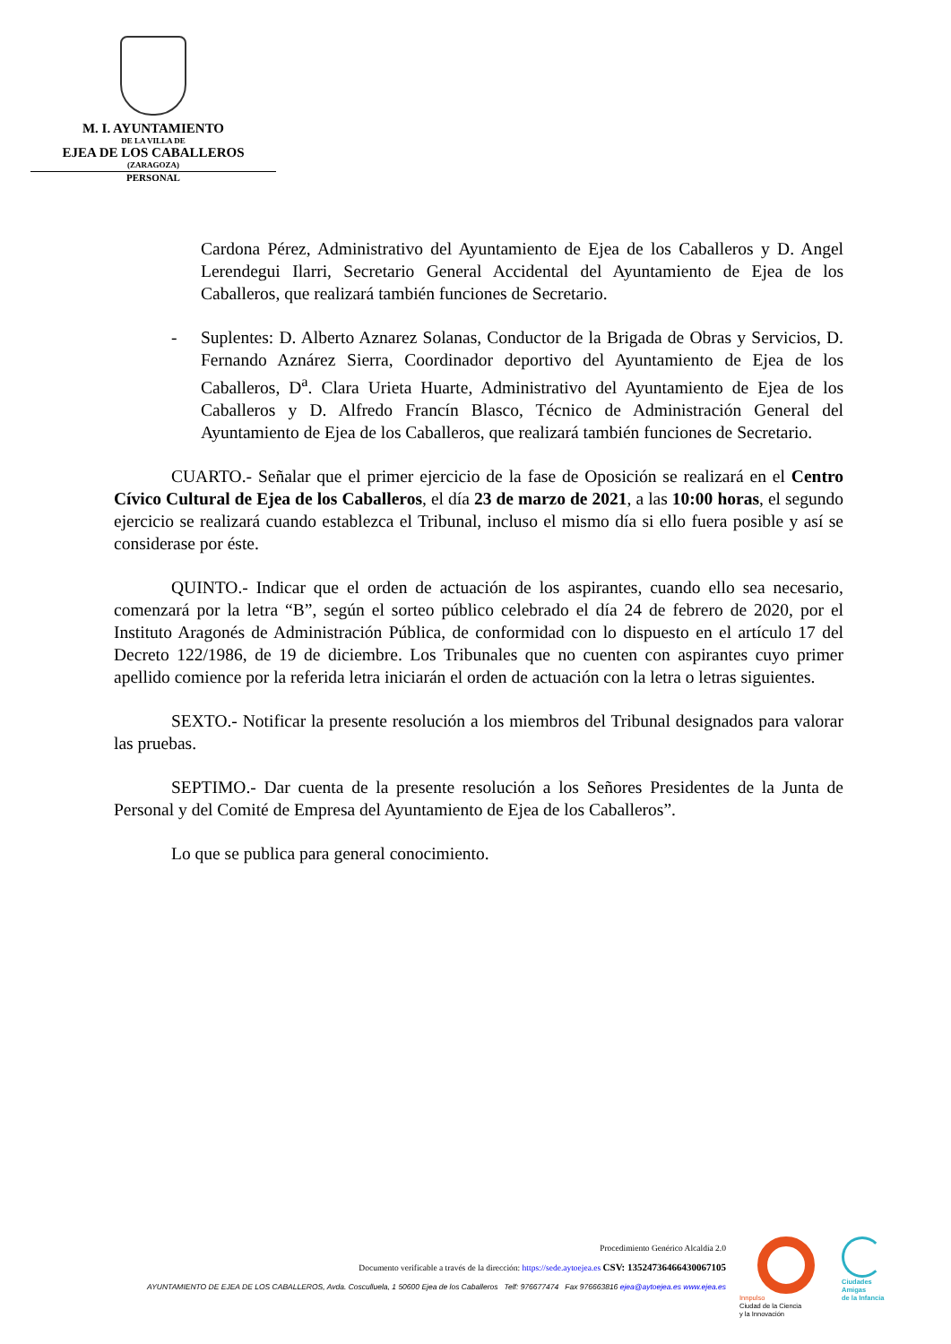M. I. AYUNTAMIENTO
DE LA VILLA DE
EJEA DE LOS CABALLEROS
(ZARAGOZA)
PERSONAL
Cardona Pérez, Administrativo del Ayuntamiento de Ejea de los Caballeros y D. Angel Lerendegui Ilarri, Secretario General Accidental del Ayuntamiento de Ejea de los Caballeros, que realizará también funciones de Secretario.
- Suplentes: D. Alberto Aznarez Solanas, Conductor de la Brigada de Obras y Servicios, D. Fernando Aznárez Sierra, Coordinador deportivo del Ayuntamiento de Ejea de los Caballeros, D<sup>a</sup>. Clara Urieta Huarte, Administrativo del Ayuntamiento de Ejea de los Caballeros y D. Alfredo Francín Blasco, Técnico de Administración General del Ayuntamiento de Ejea de los Caballeros, que realizará también funciones de Secretario.
CUARTO.- Señalar que el primer ejercicio de la fase de Oposición se realizará en el Centro Cívico Cultural de Ejea de los Caballeros, el día 23 de marzo de 2021, a las 10:00 horas, el segundo ejercicio se realizará cuando establezca el Tribunal, incluso el mismo día si ello fuera posible y así se considerase por éste.
QUINTO.- Indicar que el orden de actuación de los aspirantes, cuando ello sea necesario, comenzará por la letra “B”, según el sorteo público celebrado el día 24 de febrero de 2020, por el Instituto Aragonés de Administración Pública, de conformidad con lo dispuesto en el artículo 17 del Decreto 122/1986, de 19 de diciembre. Los Tribunales que no cuenten con aspirantes cuyo primer apellido comience por la referida letra iniciarán el orden de actuación con la letra o letras siguientes.
SEXTO.- Notificar la presente resolución a los miembros del Tribunal designados para valorar las pruebas.
SEPTIMO.- Dar cuenta de la presente resolución a los Señores Presidentes de la Junta de Personal y del Comité de Empresa del Ayuntamiento de Ejea de los Caballeros”.
Lo que se publica para general conocimiento.
Procedimiento Genérico Alcaldía 2.0
Documento verificable a través de la dirección: https://sede.aytoejea.es CSV: 13524736466430067105
AYUNTAMIENTO DE EJEA DE LOS CABALLEROS, Avda. Cosculluela, 1 50600 Ejea de los Caballeros Telf: 976677474 Fax 976663816 ejea@aytoejea.es www.ejea.es
Innpulso
Ciudad de la Ciencia
y la Innovación
Ciudades
Amigas
de la Infancia